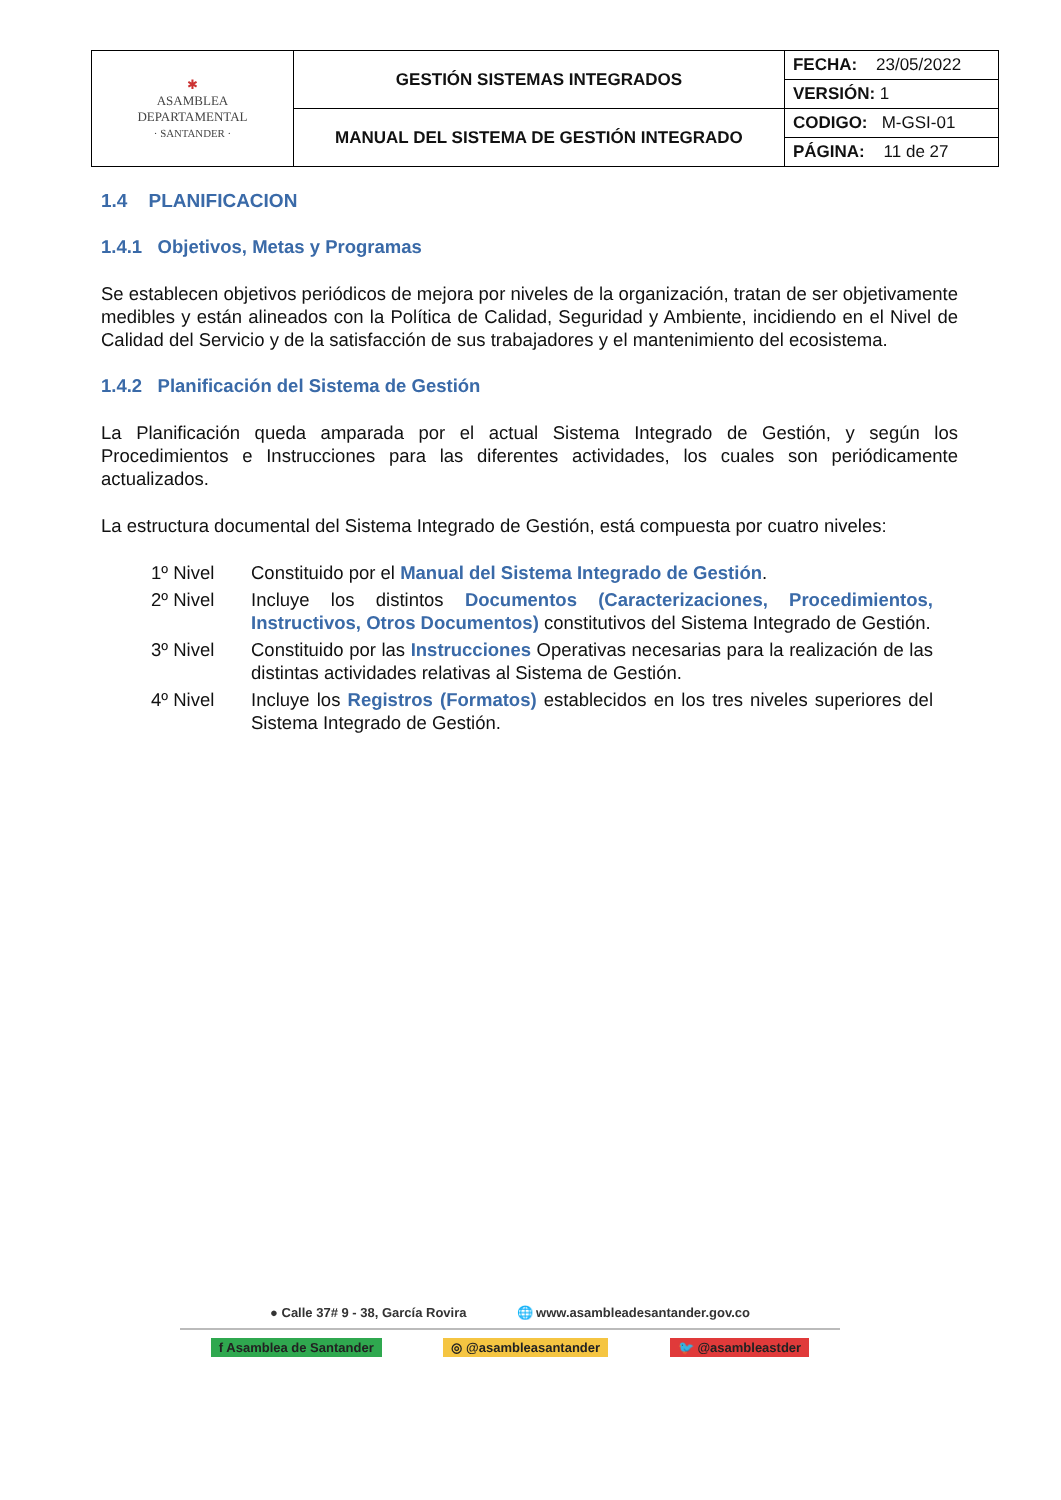| ✱ ASAMBLEA DEPARTAMENTAL · SANTANDER · | GESTIÓN SISTEMAS INTEGRADOS | FECHA: 23/05/2022 |
| | | VERSIÓN: 1 |
| | MANUAL DEL SISTEMA DE GESTIÓN INTEGRADO | CODIGO: M-GSI-01 |
| | | PÁGINA: 11 de 27 |
1.4 PLANIFICACION
1.4.1 Objetivos, Metas y Programas
Se establecen objetivos periódicos de mejora por niveles de la organización, tratan de ser objetivamente medibles y están alineados con la Política de Calidad, Seguridad y Ambiente, incidiendo en el Nivel de Calidad del Servicio y de la satisfacción de sus trabajadores y el mantenimiento del ecosistema.
1.4.2 Planificación del Sistema de Gestión
La Planificación queda amparada por el actual Sistema Integrado de Gestión, y según los Procedimientos e Instrucciones para las diferentes actividades, los cuales son periódicamente actualizados.
La estructura documental del Sistema Integrado de Gestión, está compuesta por cuatro niveles:
| 1º Nivel | Constituido por el Manual del Sistema Integrado de Gestión . |
| 2º Nivel | Incluye los distintos Documentos (Caracterizaciones, Procedimientos, Instructivos, Otros Documentos) constitutivos del Sistema Integrado de Gestión. |
| 3º Nivel | Constituido por las Instrucciones Operativas necesarias para la realización de las distintas actividades relativas al Sistema de Gestión. |
| 4º Nivel | Incluye los Registros (Formatos) establecidos en los tres niveles superiores del Sistema Integrado de Gestión. |
● Calle 37# 9 - 38, García Rovira 🌐 www.asambleadesantander.gov.co
f Asamblea de Santander ◎ @asambleasantander 🐦 @asambleastder